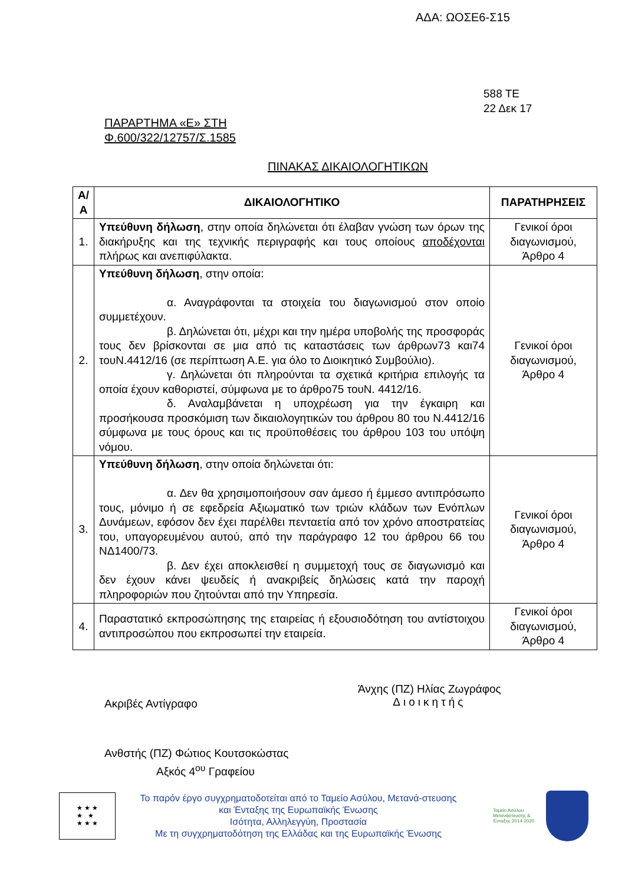ΑΔΑ: ΩΟΣΕ6-Σ15
588 ΤΕ
22 Δεκ 17
ΠΑΡΑΡΤΗΜΑ «Ε» ΣΤΗ
Φ.600/322/12757/Σ.1585
ΠΙΝΑΚΑΣ ΔΙΚΑΙΟΛΟΓΗΤΙΚΩΝ
| Α/Α | ΔΙΚΑΙΟΛΟΓΗΤΙΚΟ | ΠΑΡΑΤΗΡΗΣΕΙΣ |
| --- | --- | --- |
| 1. | Υπεύθυνη δήλωση , στην οποία δηλώνεται ότι έλαβαν γνώση των όρων της διακήρυξης και της τεχνικής περιγραφής και τους οποίους αποδέχονται πλήρως και ανεπιφύλακτα. | Γενικοί όροι διαγωνισμού, Άρθρο 4 |
| 2. | Υπεύθυνη δήλωση , στην οποία: α. Αναγράφονται τα στοιχεία του διαγωνισμού στον οποίο συμμετέχουν. β. Δηλώνεται ότι, μέχρι και την ημέρα υποβολής της προσφοράς τους δεν βρίσκονται σε μια από τις καταστάσεις των άρθρων73 και74 τουΝ.4412/16 (σε περίπτωση Α.Ε. για όλο το Διοικητικό Συμβούλιο). γ. Δηλώνεται ότι πληρούνται τα σχετικά κριτήρια επιλογής τα οποία έχουν καθοριστεί, σύμφωνα με το άρθρο75 τουΝ. 4412/16. δ. Αναλαμβάνεται η υποχρέωση για την έγκαιρη και προσήκουσα προσκόμιση των δικαιολογητικών του άρθρου 80 του Ν.4412/16 σύμφωνα με τους όρους και τις προϋποθέσεις του άρθρου 103 του υπόψη νόμου. | Γενικοί όροι διαγωνισμού, Άρθρο 4 |
| 3. | Υπεύθυνη δήλωση , στην οποία δηλώνεται ότι: α. Δεν θα χρησιμοποιήσουν σαν άμεσο ή έμμεσο αντιπρόσωπο τους, μόνιμο ή σε εφεδρεία Αξιωματικό των τριών κλάδων των Ενόπλων Δυνάμεων, εφόσον δεν έχει παρέλθει πενταετία από τον χρόνο αποστρατείας του, υπαγορευμένου αυτού, από την παράγραφο 12 του άρθρου 66 του ΝΔ1400/73. β. Δεν έχει αποκλεισθεί η συμμετοχή τους σε διαγωνισμό και δεν έχουν κάνει ψευδείς ή ανακριβείς δηλώσεις κατά την παροχή πληροφοριών που ζητούνται από την Υπηρεσία. | Γενικοί όροι διαγωνισμού, Άρθρο 4 |
| 4. | Παραστατικό εκπροσώπησης της εταιρείας ή εξουσιοδότηση του αντίστοιχου αντιπροσώπου που εκπροσωπεί την εταιρεία. | Γενικοί όροι διαγωνισμού, Άρθρο 4 |
Ακριβές Αντίγραφο
Άνχης (ΠΖ) Ηλίας Ζωγράφος
Διοικητής
Ανθστής (ΠΖ) Φώτιος Κουτσοκώστας
Αξκός 4<sup>ου</sup> Γραφείου
★ ★ ★
★ ★
★ ★ ★
Το παρόν έργο συγχρηματοδοτείται από το Ταμείο Ασύλου, Μετανά-στευσης και Ένταξης της Ευρωπαϊκής Ένωσης
Ισότητα, Αλληλεγγύη, Προστασία
Με τη συγχρηματοδότηση της Ελλάδας και της Ευρωπαϊκής Ένωσης
Ταμείο Ασύλου Μετανάστευσης & Ένταξης 2014-2020